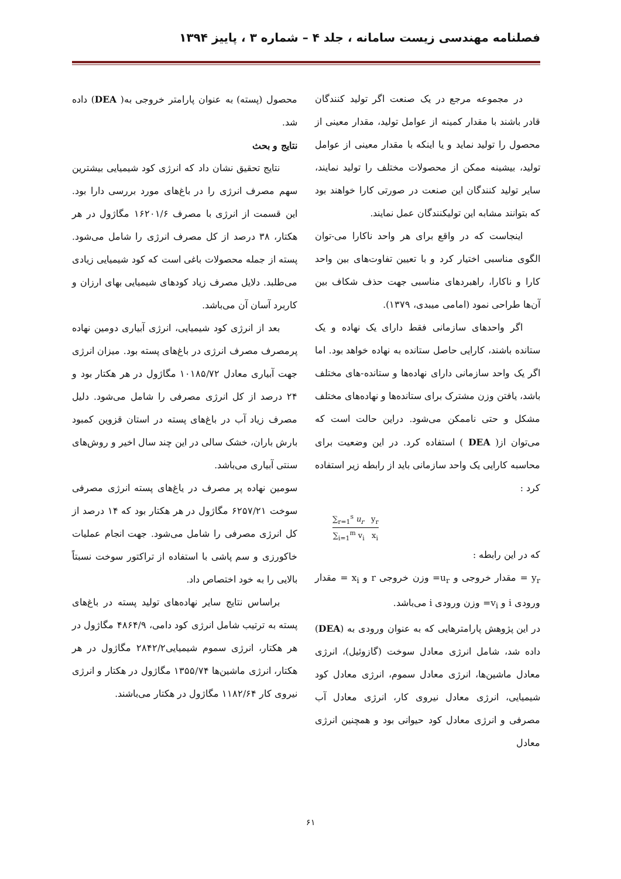فصلنامه مهندسی زیست سامانه ، جلد ۴ – شماره ۳ ، پاییز ۱۳۹۴
در مجموعه مرجع در یک صنعت اگر تولید کنندگان قادر باشند با مقدار کمینه از عوامل تولید، مقدار معینی از محصول را تولید نماید و یا اینکه با مقدار معینی از عوامل تولید، بیشینه ممکن از محصولات مختلف را تولید نمایند، سایر تولید کنندگان این صنعت در صورتی کارا خواهند بود که بتوانند مشابه این تولیکنندگان عمل نمایند.
اینجاست که در واقع برای هر واحد ناکارا می-توان الگوی مناسبی اختیار کرد و با تعیین تفاوت‌های بین واحد کارا و ناکارا، راهبردهای مناسبی جهت حذف شکاف بین آن‌ها طراحی نمود (امامی میبدی، ۱۳۷۹).
اگر واحدهای سازمانی فقط دارای یک نهاده و یک ستانده باشند، کارایی حاصل ستانده به نهاده خواهد بود. اما اگر یک واحد سازمانی دارای نهاده‌ها و ستانده-های مختلف باشد، یافتن وزن مشترک برای ستانده‌ها و نهاده‌های مختلف مشکل و حتی ناممکن می‌شود. دراین حالت است که می‌توان از( DEA ) استفاده کرد. در این وضعیت برای محاسبه کارایی یک واحد سازمانی باید از رابطه زیر استفاده کرد :
∑<sub>r=1</sub><sup>s</sup> u<sub>r</sub> y<sub>r</sub> ∑<sub>i=1</sub><sup>m</sup> v<sub>i</sub> x<sub>i</sub>
که در این رابطه :
y<sub>r</sub> = مقدار خروجی و u<sub>r</sub>= وزن خروجی r و x<sub>i</sub> = مقدار ورودی i و v<sub>i</sub>= وزن ورودی i می‌باشد.
در این پژوهش پارامترهایی که به عنوان ورودی به (DEA) داده شد، شامل انرژی معادل سوخت (گازوئیل)، انرژی معادل ماشین‌ها، انرژی معادل سموم، انرژی معادل کود شیمیایی، انرژی معادل نیروی کار، انرژی معادل آب مصرفی و انرژی معادل کود حیوانی بود و همچنین انرژی معادل
محصول (پسته) به عنوان پارامتر خروجی به( DEA) داده شد.
نتایج و بحث
نتایج تحقیق نشان داد که انرژی کود شیمیایی بیشترین سهم مصرف انرژی را در باغ‌های مورد بررسی دارا بود. این قسمت از انرژی با مصرف ۱۶۲۰۱/۶ مگاژول در هر هکتار، ۳۸ درصد از کل مصرف انرژی را شامل می‌شود. پسته از جمله محصولات باغی است که کود شیمیایی زیادی می‌طلبد. دلایل مصرف زیاد کودهای شیمیایی بهای ارزان و کاربرد آسان آن می‌باشد.
بعد از انرژی کود شیمیایی، انرژی آبیاری دومین نهاده پرمصرف مصرف انرژی در باغ‌های پسته بود. میزان انرژی جهت آبیاری معادل ۱۰۱۸۵/۷۲ مگاژول در هر هکتار بود و ۲۴ درصد از کل انرژی مصرفی را شامل می‌شود. دلیل مصرف زیاد آب در باغ‌های پسته در استان قزوین کمبود بارش باران، خشک سالی در این چند سال اخیر و روش‌های سنتی آبیاری می‌باشد.
سومین نهاده پر مصرف در یاغ‌های پسته انرژی مصرفی سوخت ۶۲۵۷/۲۱ مگاژول در هر هکتار بود که ۱۴ درصد از کل انرژی مصرفی را شامل می‌شود. جهت انجام عملیات خاکورزی و سم پاشی با استفاده از تراکتور سوخت نسبتاً بالایی را به خود اختصاص داد.
براساس نتایج سایر نهاده‌های تولید پسته در باغ‌های پسته به ترتیب شامل انرژی کود دامی، ۴۸۶۴/۹ مگاژول در هر هکتار، انرژی سموم شیمیایی۲۸۴۲/۲ مگاژول در هر هکتار، انرژی ماشین‌ها ۱۳۵۵/۷۴ مگاژول در هکتار و انرژی نیروی کار ۱۱۸۲/۶۴ مگاژول در هکتار می‌باشند.
۶۱